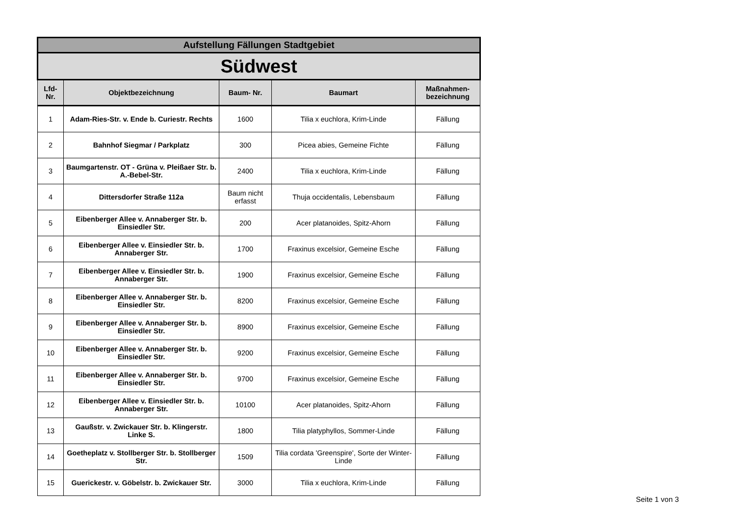| Aufstellung Fällungen Stadtgebiet | | | | |
| Südwest | | | | |
| Lfd- Nr. | Objektbezeichnung | Baum- Nr. | Baumart | Maßnahmen- bezeichnung |
| 1 | Adam-Ries-Str. v. Ende b. Curiestr. Rechts | 1600 | Tilia x euchlora, Krim-Linde | Fällung |
| 2 | Bahnhof Siegmar / Parkplatz | 300 | Picea abies, Gemeine Fichte | Fällung |
| 3 | Baumgartenstr. OT - Grüna v. Pleißaer Str. b. A.-Bebel-Str. | 2400 | Tilia x euchlora, Krim-Linde | Fällung |
| 4 | Dittersdorfer Straße 112a | Baum nicht erfasst | Thuja occidentalis, Lebensbaum | Fällung |
| 5 | Eibenberger Allee v. Annaberger Str. b. Einsiedler Str. | 200 | Acer platanoides, Spitz-Ahorn | Fällung |
| 6 | Eibenberger Allee v. Einsiedler Str. b. Annaberger Str. | 1700 | Fraxinus excelsior, Gemeine Esche | Fällung |
| 7 | Eibenberger Allee v. Einsiedler Str. b. Annaberger Str. | 1900 | Fraxinus excelsior, Gemeine Esche | Fällung |
| 8 | Eibenberger Allee v. Annaberger Str. b. Einsiedler Str. | 8200 | Fraxinus excelsior, Gemeine Esche | Fällung |
| 9 | Eibenberger Allee v. Annaberger Str. b. Einsiedler Str. | 8900 | Fraxinus excelsior, Gemeine Esche | Fällung |
| 10 | Eibenberger Allee v. Annaberger Str. b. Einsiedler Str. | 9200 | Fraxinus excelsior, Gemeine Esche | Fällung |
| 11 | Eibenberger Allee v. Annaberger Str. b. Einsiedler Str. | 9700 | Fraxinus excelsior, Gemeine Esche | Fällung |
| 12 | Eibenberger Allee v. Einsiedler Str. b. Annaberger Str. | 10100 | Acer platanoides, Spitz-Ahorn | Fällung |
| 13 | Gaußstr. v. Zwickauer Str. b. Klingerstr. Linke S. | 1800 | Tilia platyphyllos, Sommer-Linde | Fällung |
| 14 | Goetheplatz v. Stollberger Str. b. Stollberger Str. | 1509 | Tilia cordata 'Greenspire', Sorte der Winter-Linde | Fällung |
| 15 | Guerickestr. v. Göbelstr. b. Zwickauer Str. | 3000 | Tilia x euchlora, Krim-Linde | Fällung |
Seite 1 von 3